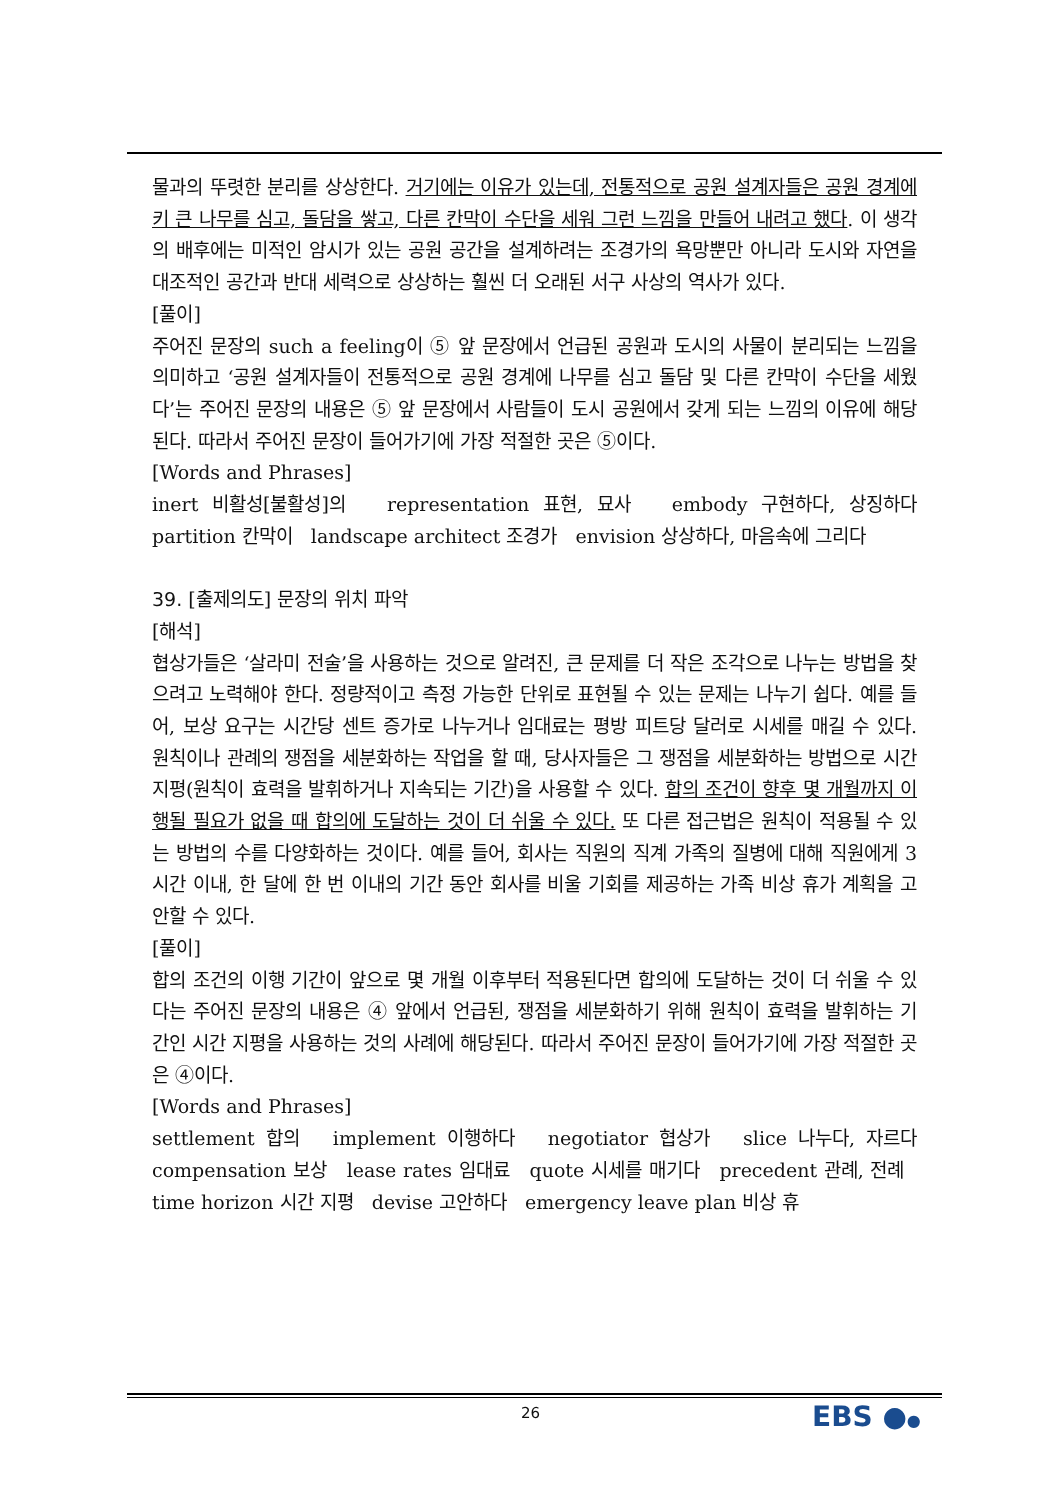물과의 뚜렷한 분리를 상상한다. 거기에는 이유가 있는데, 전통적으로 공원 설계자들은 공원 경계에 키 큰 나무를 심고, 돌담을 쌓고, 다른 칸막이 수단을 세워 그런 느낌을 만들어 내려고 했다. 이 생각의 배후에는 미적인 암시가 있는 공원 공간을 설계하려는 조경가의 욕망뿐만 아니라 도시와 자연을 대조적인 공간과 반대 세력으로 상상하는 훨씬 더 오래된 서구 사상의 역사가 있다.
[풀이]
주어진 문장의 such a feeling이 ⑤ 앞 문장에서 언급된 공원과 도시의 사물이 분리되는 느낌을 의미하고 ‘공원 설계자들이 전통적으로 공원 경계에 나무를 심고 돌담 및 다른 칸막이 수단을 세웠다’는 주어진 문장의 내용은 ⑤ 앞 문장에서 사람들이 도시 공원에서 갖게 되는 느낌의 이유에 해당된다. 따라서 주어진 문장이 들어가기에 가장 적절한 곳은 ⑤이다.
[Words and Phrases]
inert 비활성[불활성]의 representation 표현, 묘사 embody 구현하다, 상징하다 partition 칸막이 landscape architect 조경가 envision 상상하다, 마음속에 그리다
39. [출제의도] 문장의 위치 파악
[해석]
협상가들은 ‘살라미 전술’을 사용하는 것으로 알려진, 큰 문제를 더 작은 조각으로 나누는 방법을 찾으려고 노력해야 한다. 정량적이고 측정 가능한 단위로 표현될 수 있는 문제는 나누기 쉽다. 예를 들어, 보상 요구는 시간당 센트 증가로 나누거나 임대료는 평방 피트당 달러로 시세를 매길 수 있다. 원칙이나 관례의 쟁점을 세분화하는 작업을 할 때, 당사자들은 그 쟁점을 세분화하는 방법으로 시간 지평(원칙이 효력을 발휘하거나 지속되는 기간)을 사용할 수 있다. 합의 조건이 향후 몇 개월까지 이행될 필요가 없을 때 합의에 도달하는 것이 더 쉬울 수 있다. 또 다른 접근법은 원칙이 적용될 수 있는 방법의 수를 다양화하는 것이다. 예를 들어, 회사는 직원의 직계 가족의 질병에 대해 직원에게 3시간 이내, 한 달에 한 번 이내의 기간 동안 회사를 비울 기회를 제공하는 가족 비상 휴가 계획을 고안할 수 있다.
[풀이]
합의 조건의 이행 기간이 앞으로 몇 개월 이후부터 적용된다면 합의에 도달하는 것이 더 쉬울 수 있다는 주어진 문장의 내용은 ④ 앞에서 언급된, 쟁점을 세분화하기 위해 원칙이 효력을 발휘하는 기간인 시간 지평을 사용하는 것의 사례에 해당된다. 따라서 주어진 문장이 들어가기에 가장 적절한 곳은 ④이다.
[Words and Phrases]
settlement 합의 implement 이행하다 negotiator 협상가 slice 나누다, 자르다 compensation 보상 lease rates 임대료 quote 시세를 매기다 precedent 관례, 전례 time horizon 시간 지평 devise 고안하다 emergency leave plan 비상 휴
26 EBS ●●